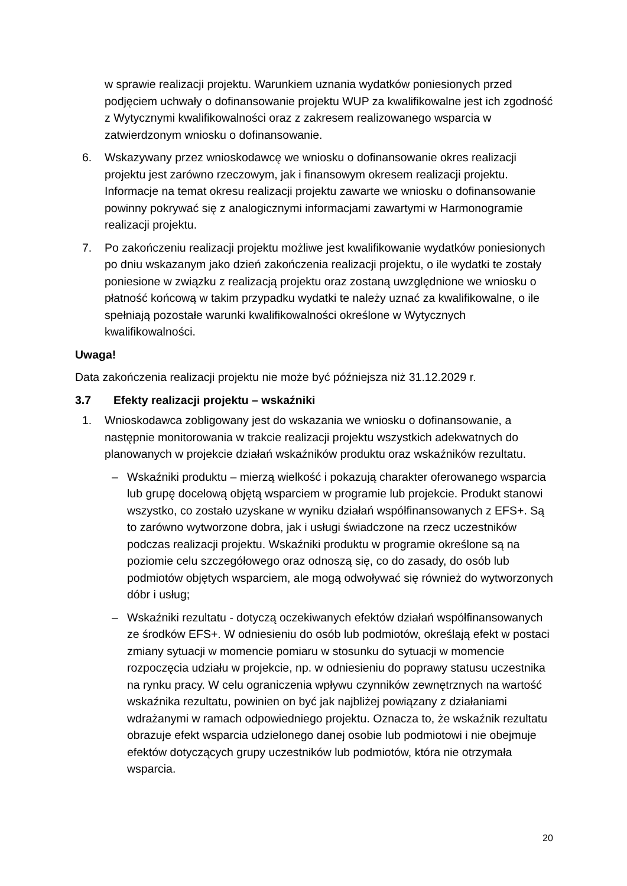w sprawie realizacji projektu. Warunkiem uznania wydatków poniesionych przed podjęciem uchwały o dofinansowanie projektu WUP za kwalifikowalne jest ich zgodność z Wytycznymi kwalifikowalności oraz z zakresem realizowanego wsparcia w zatwierdzonym wniosku o dofinansowanie.
6. Wskazywany przez wnioskodawcę we wniosku o dofinansowanie okres realizacji projektu jest zarówno rzeczowym, jak i finansowym okresem realizacji projektu. Informacje na temat okresu realizacji projektu zawarte we wniosku o dofinansowanie powinny pokrywać się z analogicznymi informacjami zawartymi w Harmonogramie realizacji projektu.
7. Po zakończeniu realizacji projektu możliwe jest kwalifikowanie wydatków poniesionych po dniu wskazanym jako dzień zakończenia realizacji projektu, o ile wydatki te zostały poniesione w związku z realizacją projektu oraz zostaną uwzględnione we wniosku o płatność końcową w takim przypadku wydatki te należy uznać za kwalifikowalne, o ile spełniają pozostałe warunki kwalifikowalności określone w Wytycznych kwalifikowalności.
Uwaga!
Data zakończenia realizacji projektu nie może być późniejsza niż 31.12.2029 r.
3.7 Efekty realizacji projektu – wskaźniki
1. Wnioskodawca zobligowany jest do wskazania we wniosku o dofinansowanie, a następnie monitorowania w trakcie realizacji projektu wszystkich adekwatnych do planowanych w projekcie działań wskaźników produktu oraz wskaźników rezultatu.
– Wskaźniki produktu – mierzą wielkość i pokazują charakter oferowanego wsparcia lub grupę docelową objętą wsparciem w programie lub projekcie. Produkt stanowi wszystko, co zostało uzyskane w wyniku działań współfinansowanych z EFS+. Są to zarówno wytworzone dobra, jak i usługi świadczone na rzecz uczestników podczas realizacji projektu. Wskaźniki produktu w programie określone są na poziomie celu szczegółowego oraz odnoszą się, co do zasady, do osób lub podmiotów objętych wsparciem, ale mogą odwoływać się również do wytworzonych dóbr i usług;
– Wskaźniki rezultatu - dotyczą oczekiwanych efektów działań współfinansowanych ze środków EFS+. W odniesieniu do osób lub podmiotów, określają efekt w postaci zmiany sytuacji w momencie pomiaru w stosunku do sytuacji w momencie rozpoczęcia udziału w projekcie, np. w odniesieniu do poprawy statusu uczestnika na rynku pracy. W celu ograniczenia wpływu czynników zewnętrznych na wartość wskaźnika rezultatu, powinien on być jak najbliżej powiązany z działaniami wdrażanymi w ramach odpowiedniego projektu. Oznacza to, że wskaźnik rezultatu obrazuje efekt wsparcia udzielonego danej osobie lub podmiotowi i nie obejmuje efektów dotyczących grupy uczestników lub podmiotów, która nie otrzymała wsparcia.
20